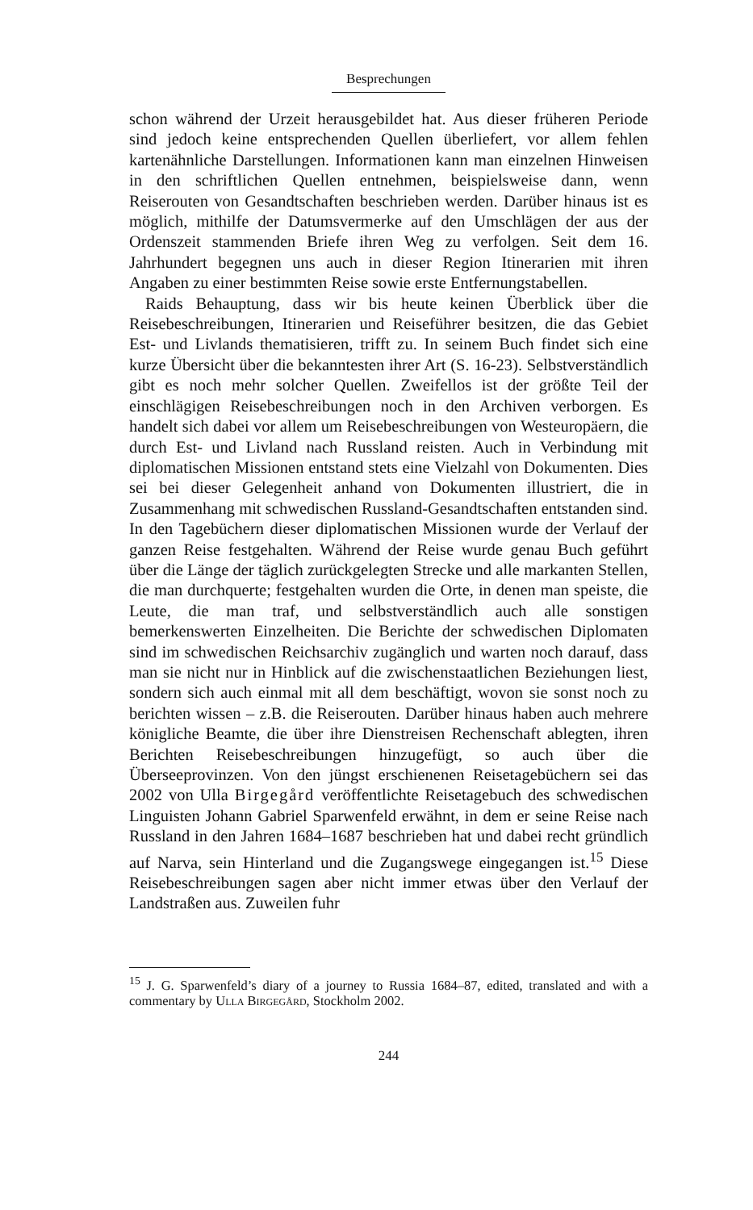Besprechungen
schon während der Urzeit herausgebildet hat. Aus dieser früheren Periode sind jedoch keine entsprechenden Quellen überliefert, vor allem fehlen kartenähnliche Darstellungen. Informationen kann man einzelnen Hinweisen in den schriftlichen Quellen entnehmen, beispielsweise dann, wenn Reiserouten von Gesandtschaften beschrieben werden. Darüber hinaus ist es möglich, mithilfe der Datumsvermerke auf den Umschlägen der aus der Ordenszeit stammenden Briefe ihren Weg zu verfolgen. Seit dem 16. Jahrhundert begegnen uns auch in dieser Region Itinerarien mit ihren Angaben zu einer bestimmten Reise sowie erste Entfernungstabellen.
Raids Behauptung, dass wir bis heute keinen Überblick über die Reisebeschreibungen, Itinerarien und Reiseführer besitzen, die das Gebiet Est- und Livlands thematisieren, trifft zu. In seinem Buch findet sich eine kurze Übersicht über die bekanntesten ihrer Art (S. 16-23). Selbstverständlich gibt es noch mehr solcher Quellen. Zweifellos ist der größte Teil der einschlägigen Reisebeschreibungen noch in den Archiven verborgen. Es handelt sich dabei vor allem um Reisebeschreibungen von Westeuropäern, die durch Est- und Livland nach Russland reisten. Auch in Verbindung mit diplomatischen Missionen entstand stets eine Vielzahl von Dokumenten. Dies sei bei dieser Gelegenheit anhand von Dokumenten illustriert, die in Zusammenhang mit schwedischen Russland-Gesandtschaften entstanden sind. In den Tagebüchern dieser diplomatischen Missionen wurde der Verlauf der ganzen Reise festgehalten. Während der Reise wurde genau Buch geführt über die Länge der täglich zurückgelegten Strecke und alle markanten Stellen, die man durchquerte; festgehalten wurden die Orte, in denen man speiste, die Leute, die man traf, und selbstverständlich auch alle sonstigen bemerkenswerten Einzelheiten. Die Berichte der schwedischen Diplomaten sind im schwedischen Reichsarchiv zugänglich und warten noch darauf, dass man sie nicht nur in Hinblick auf die zwischenstaatlichen Beziehungen liest, sondern sich auch einmal mit all dem beschäftigt, wovon sie sonst noch zu berichten wissen – z.B. die Reiserouten. Darüber hinaus haben auch mehrere königliche Beamte, die über ihre Dienstreisen Rechenschaft ablegten, ihren Berichten Reisebeschreibungen hinzugefügt, so auch über die Überseeprovinzen. Von den jüngst erschienenen Reisetagebüchern sei das 2002 von Ulla Birgegård veröffentlichte Reisetagebuch des schwedischen Linguisten Johann Gabriel Sparwenfeld erwähnt, in dem er seine Reise nach Russland in den Jahren 1684–1687 beschrieben hat und dabei recht gründlich auf Narva, sein Hinterland und die Zugangswege eingegangen ist.<sup>15</sup> Diese Reisebeschreibungen sagen aber nicht immer etwas über den Verlauf der Landstraßen aus. Zuweilen fuhr
<sup>15</sup> J. G. Sparwenfeld’s diary of a journey to Russia 1684–87, edited, translated and with a commentary by Ulla Birgegård, Stockholm 2002.
244